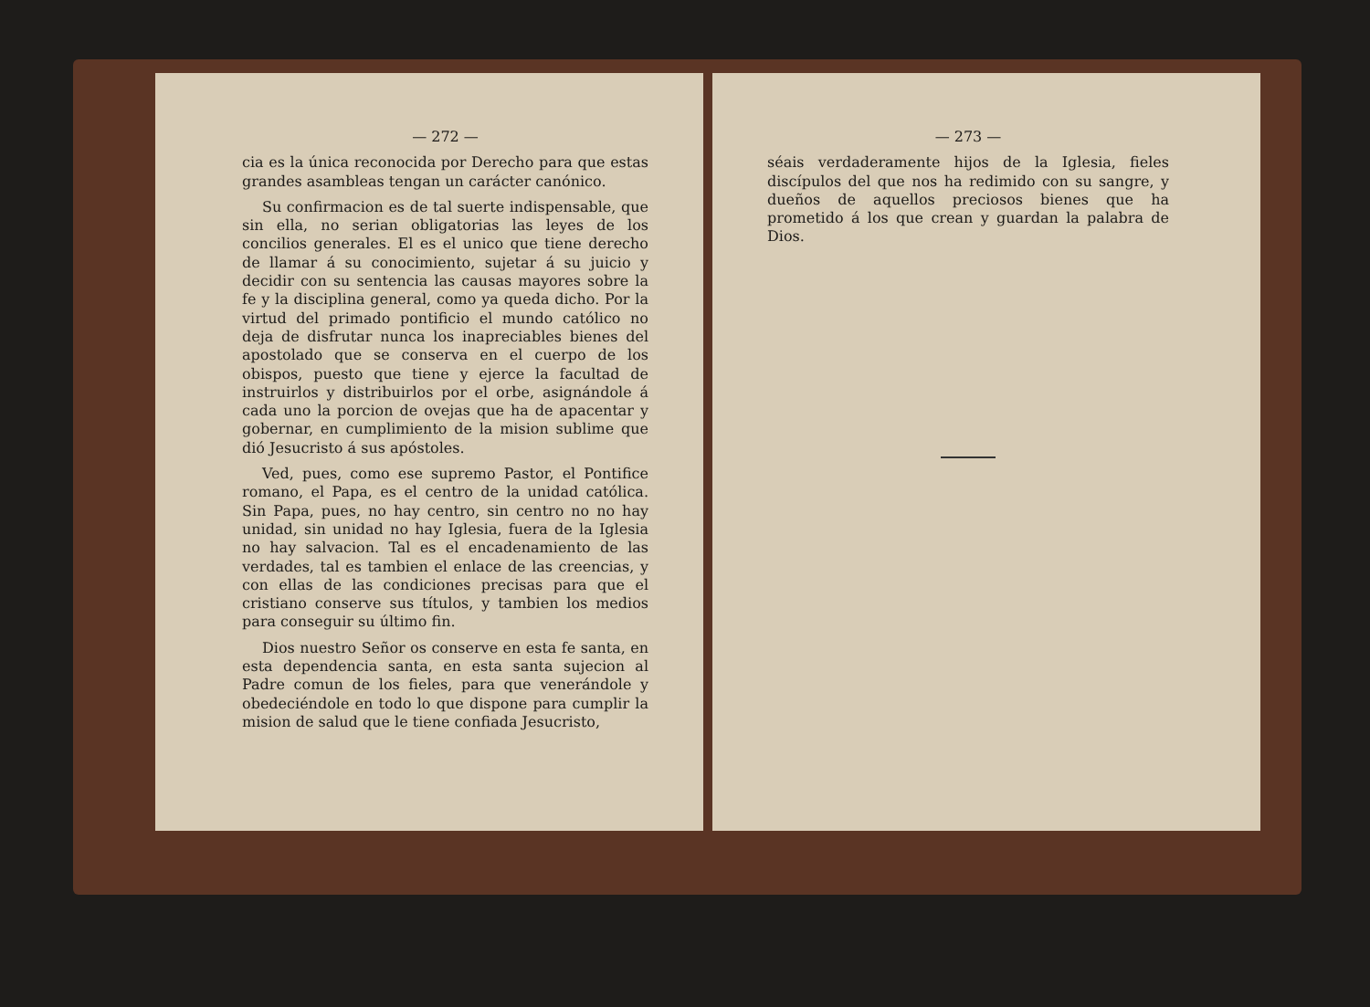— 272 —
cia es la única reconocida por Derecho para que estas grandes asambleas tengan un carácter canónico.
Su confirmacion es de tal suerte indispensable, que sin ella, no serian obligatorias las leyes de los concilios generales. El es el unico que tiene derecho de llamar á su conocimiento, sujetar á su juicio y decidir con su sentencia las causas mayores sobre la fe y la disciplina general, como ya queda dicho. Por la virtud del primado pontificio el mundo católico no deja de disfrutar nunca los inapreciables bienes del apostolado que se conserva en el cuerpo de los obispos, puesto que tiene y ejerce la facultad de instruirlos y distribuirlos por el orbe, asignándole á cada uno la porcion de ovejas que ha de apacentar y gobernar, en cumplimiento de la mision sublime que dió Jesucristo á sus apóstoles.
Ved, pues, como ese supremo Pastor, el Pontifice romano, el Papa, es el centro de la unidad católica. Sin Papa, pues, no hay centro, sin centro no no hay unidad, sin unidad no hay Iglesia, fuera de la Iglesia no hay salvacion. Tal es el encadenamiento de las verdades, tal es tambien el enlace de las creencias, y con ellas de las condiciones precisas para que el cristiano conserve sus títulos, y tambien los medios para conseguir su último fin.
Dios nuestro Señor os conserve en esta fe santa, en esta dependencia santa, en esta santa sujecion al Padre comun de los fieles, para que venerándole y obedeciéndole en todo lo que dispone para cumplir la mision de salud que le tiene confiada Jesucristo,
— 273 —
séais verdaderamente hijos de la Iglesia, fieles discípulos del que nos ha redimido con su sangre, y dueños de aquellos preciosos bienes que ha prometido á los que crean y guardan la palabra de Dios.